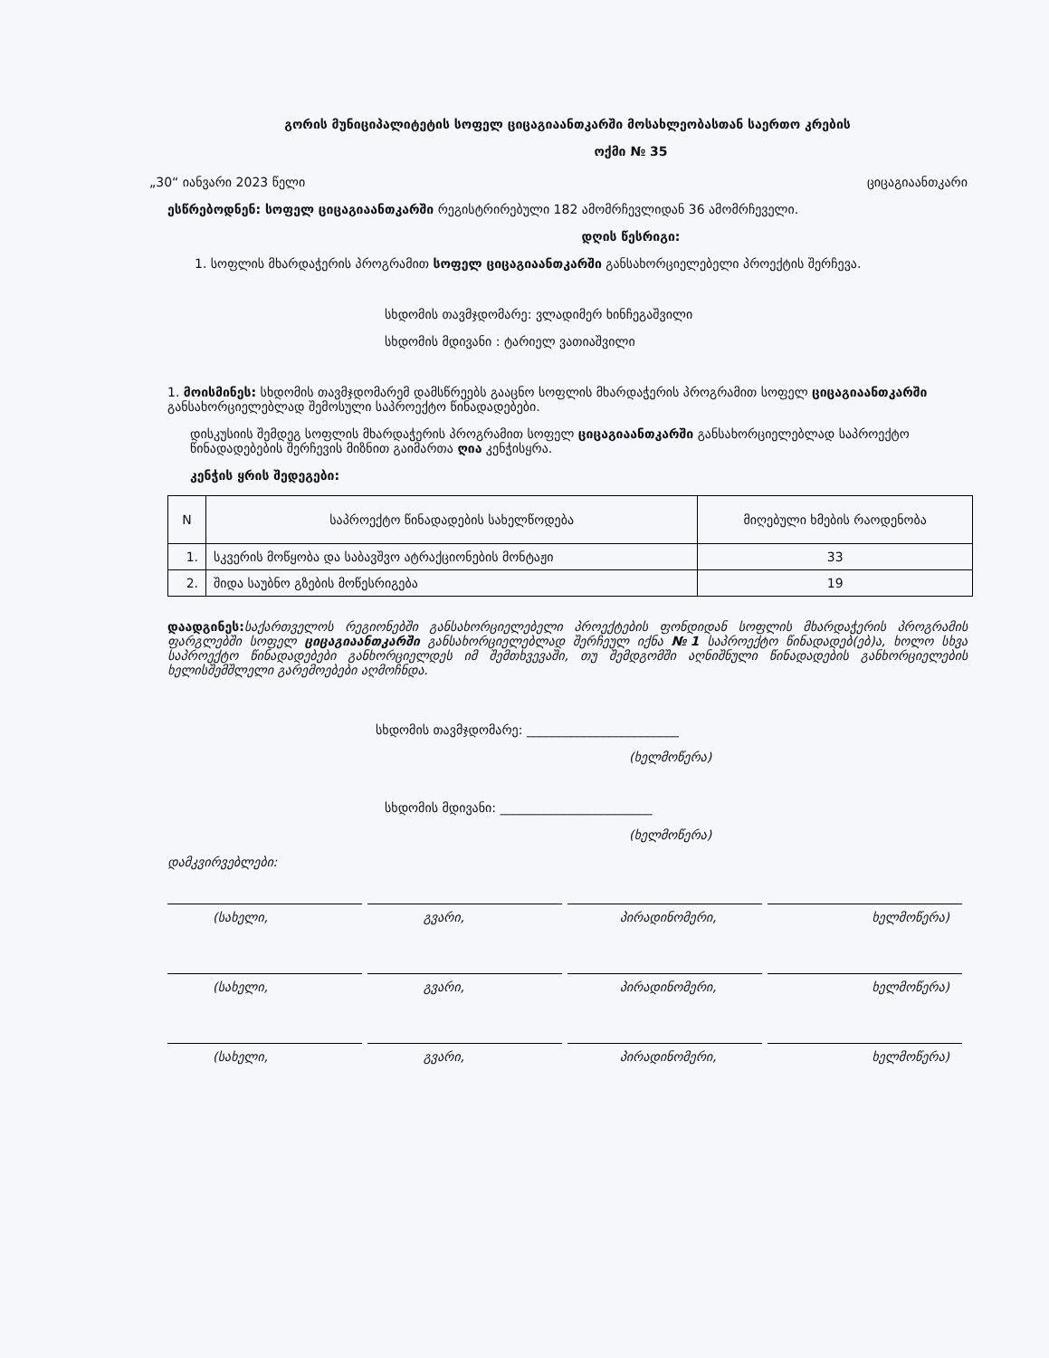გორის მუნიციპალიტეტის სოფელ ციცაგიაანთკარში მოსახლეობასთან საერთო კრების
ოქმი № 35
„30“ იანვარი 2023 წელი ციცაგიაანთკარი
ესწრებოდნენ: სოფელ ციცაგიაანთკარში რეგისტრირებული 182 ამომრჩევლიდან 36 ამომრჩეველი.
დღის წესრიგი:
1. სოფლის მხარდაჭერის პროგრამით სოფელ ციცაგიაანთკარში განსახორციელებელი პროექტის შერჩევა.
სხდომის თავმჯდომარე: ვლადიმერ ხინჩეგაშვილი
სხდომის მდივანი : ტარიელ ვათიაშვილი
1. მოისმინეს: სხდომის თავმჯდომარემ დამსწრეებს გააცნო სოფლის მხარდაჭერის პროგრამით სოფელ ციცაგიაანთკარში განსახორციელებლად შემოსული საპროექტო წინადადებები.
დისკუსიის შემდეგ სოფლის მხარდაჭერის პროგრამით სოფელ ციცაგიაანთკარში განსახორციელებლად საპროექტო წინადადებების შერჩევის მიზნით გაიმართა ღია კენჭისყრა.
კენჭის ყრის შედეგები:
| N | საპროექტო წინადადების სახელწოდება | მიღებული ხმების რაოდენობა |
| --- | --- | --- |
| 1. | სკვერის მოწყობა და საბავშვო ატრაქციონების მონტაჟი | 33 |
| 2. | შიდა საუბნო გზების მოწესრიგება | 19 |
დაადგინეს: საქართველოს რეგიონებში განსახორციელებელი პროექტების ფონდიდან სოფლის მხარდაჭერის პროგრამის ფარგლებში სოფელ ციცაგიაანთკარში განსახორციელებლად შერჩეულ იქნა №1 საპროექტო წინადადებ(ებ)ა, ხოლო სხვა საპროექტო წინადადებები განხორციელდეს იმ შემთხვევაში, თუ შემდგომში აღნიშნული წინადადების განხორციელების ხელისშემშლელი გარემოებები აღმოჩნდა.
სხდომის თავმჯდომარე: ________________________
(ხელმოწერა)
სხდომის მდივანი: ________________________
(ხელმოწერა)
დამკვირვებლები:
(სახელი, გვარი, პირადინომერი, ხელმოწერა)
(სახელი, გვარი, პირადინომერი, ხელმოწერა)
(სახელი, გვარი, პირადინომერი, ხელმოწერა)